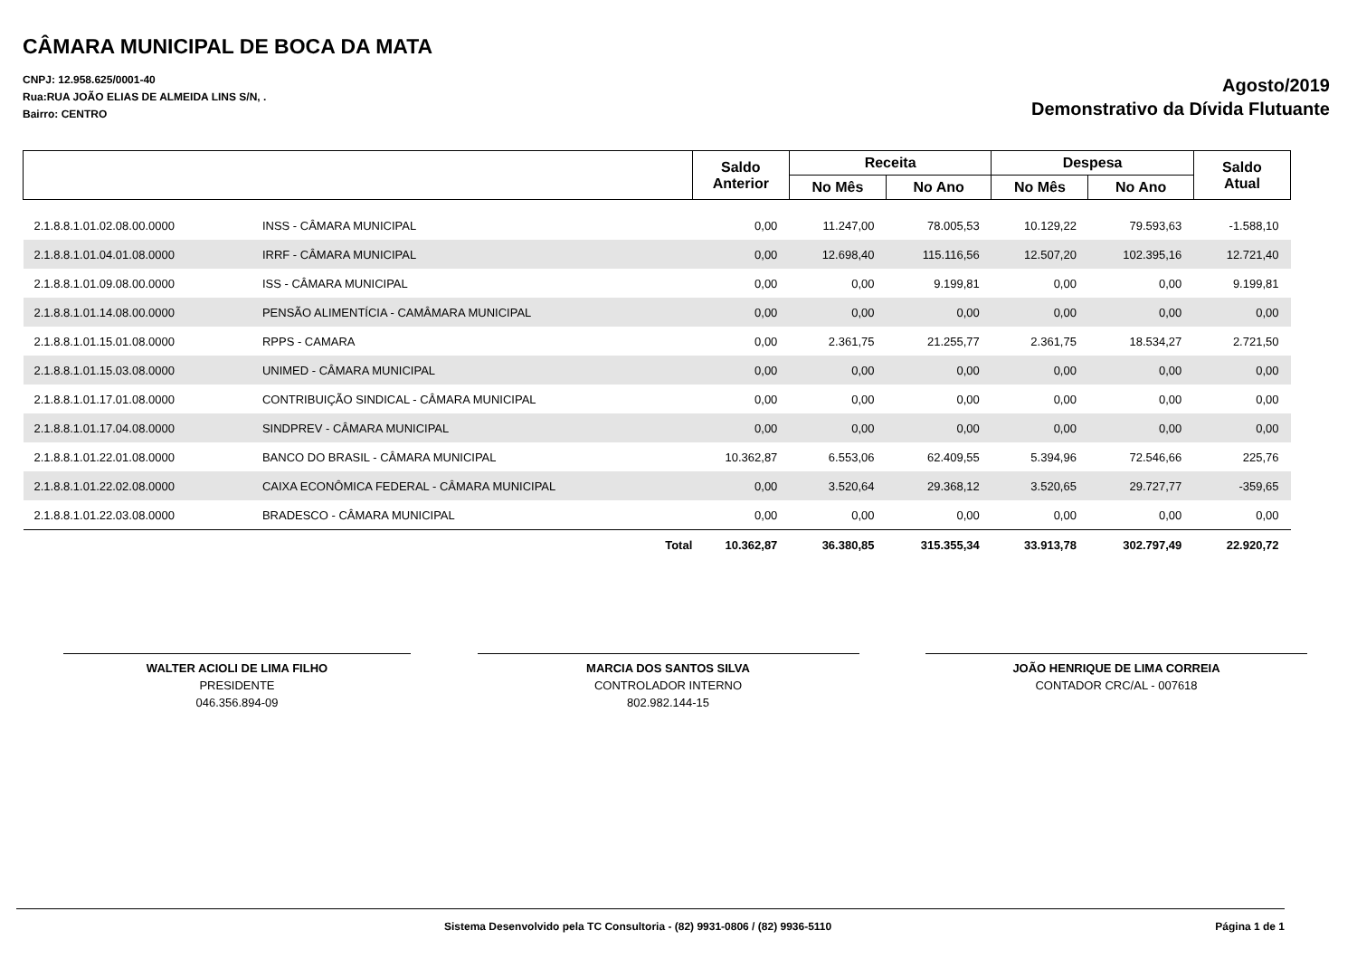CÂMARA MUNICIPAL DE BOCA DA MATA
CNPJ: 12.958.625/0001-40
Rua:RUA JOÃO ELIAS DE ALMEIDA LINS S/N, .
Bairro: CENTRO
Agosto/2019
Demonstrativo da Dívida Flutuante
| | | Saldo Anterior | Receita | | Despesa | | Saldo Atual |
| --- | --- | --- | --- | --- | --- | --- | --- |
| | | | No Mês | No Ano | No Mês | No Ano | |
| 2.1.8.8.1.01.02.08.00.0000 | INSS - CÂMARA MUNICIPAL | 0,00 | 11.247,00 | 78.005,53 | 10.129,22 | 79.593,63 | -1.588,10 |
| 2.1.8.8.1.01.04.01.08.0000 | IRRF - CÂMARA MUNICIPAL | 0,00 | 12.698,40 | 115.116,56 | 12.507,20 | 102.395,16 | 12.721,40 |
| 2.1.8.8.1.01.09.08.00.0000 | ISS - CÂMARA MUNICIPAL | 0,00 | 0,00 | 9.199,81 | 0,00 | 0,00 | 9.199,81 |
| 2.1.8.8.1.01.14.08.00.0000 | PENSÃO ALIMENTÍCIA - CAMÂMARA MUNICIPAL | 0,00 | 0,00 | 0,00 | 0,00 | 0,00 | 0,00 |
| 2.1.8.8.1.01.15.01.08.0000 | RPPS - CAMARA | 0,00 | 2.361,75 | 21.255,77 | 2.361,75 | 18.534,27 | 2.721,50 |
| 2.1.8.8.1.01.15.03.08.0000 | UNIMED - CÂMARA MUNICIPAL | 0,00 | 0,00 | 0,00 | 0,00 | 0,00 | 0,00 |
| 2.1.8.8.1.01.17.01.08.0000 | CONTRIBUIÇÃO SINDICAL - CÂMARA MUNICIPAL | 0,00 | 0,00 | 0,00 | 0,00 | 0,00 | 0,00 |
| 2.1.8.8.1.01.17.04.08.0000 | SINDPREV - CÂMARA MUNICIPAL | 0,00 | 0,00 | 0,00 | 0,00 | 0,00 | 0,00 |
| 2.1.8.8.1.01.22.01.08.0000 | BANCO DO BRASIL - CÂMARA MUNICIPAL | 10.362,87 | 6.553,06 | 62.409,55 | 5.394,96 | 72.546,66 | 225,76 |
| 2.1.8.8.1.01.22.02.08.0000 | CAIXA ECONÔMICA FEDERAL - CÂMARA MUNICIPAL | 0,00 | 3.520,64 | 29.368,12 | 3.520,65 | 29.727,77 | -359,65 |
| 2.1.8.8.1.01.22.03.08.0000 | BRADESCO - CÂMARA MUNICIPAL | 0,00 | 0,00 | 0,00 | 0,00 | 0,00 | 0,00 |
| Total | | 10.362,87 | 36.380,85 | 315.355,34 | 33.913,78 | 302.797,49 | 22.920,72 |
WALTER ACIOLI DE LIMA FILHO
PRESIDENTE
046.356.894-09
MARCIA DOS SANTOS SILVA
CONTROLADOR INTERNO
802.982.144-15
JOÃO HENRIQUE DE LIMA CORREIA
CONTADOR CRC/AL - 007618
Sistema Desenvolvido pela TC Consultoria - (82) 9931-0806 / (82) 9936-5110 Página 1 de 1